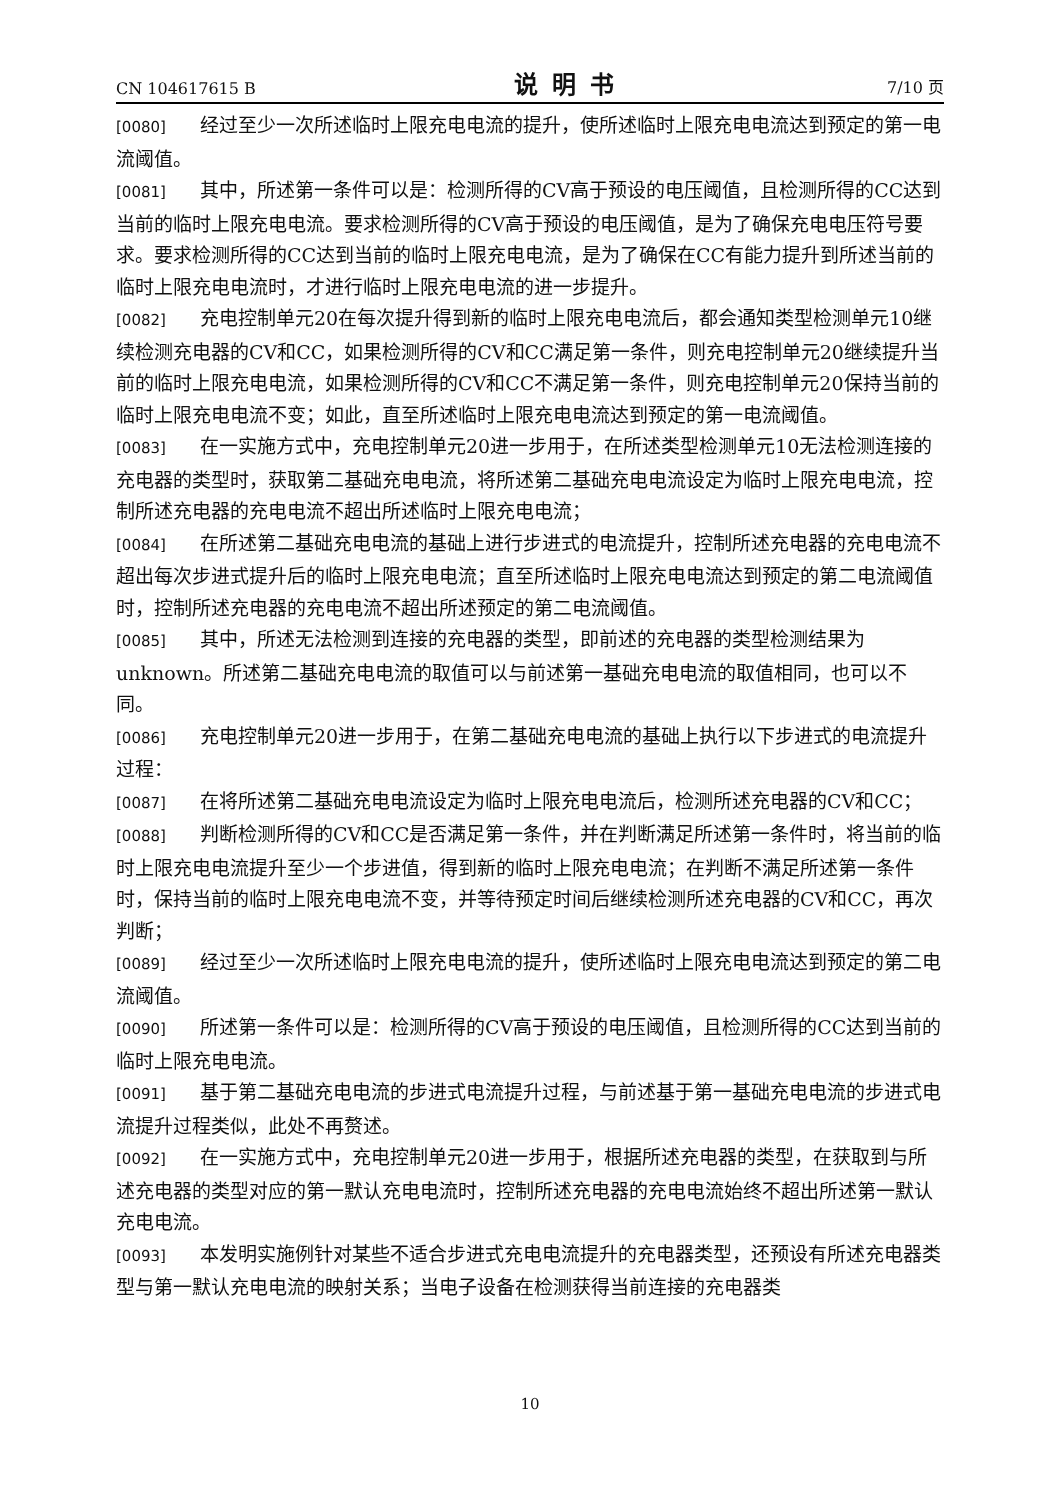CN 104617615 B 说明书 7/10 页
[0080] 经过至少一次所述临时上限充电电流的提升，使所述临时上限充电电流达到预定的第一电流阈值。
[0081] 其中，所述第一条件可以是：检测所得的CV高于预设的电压阈值，且检测所得的CC达到当前的临时上限充电电流。要求检测所得的CV高于预设的电压阈值，是为了确保充电电压符号要求。要求检测所得的CC达到当前的临时上限充电电流，是为了确保在CC有能力提升到所述当前的临时上限充电电流时，才进行临时上限充电电流的进一步提升。
[0082] 充电控制单元20在每次提升得到新的临时上限充电电流后，都会通知类型检测单元10继续检测充电器的CV和CC，如果检测所得的CV和CC满足第一条件，则充电控制单元20继续提升当前的临时上限充电电流，如果检测所得的CV和CC不满足第一条件，则充电控制单元20保持当前的临时上限充电电流不变；如此，直至所述临时上限充电电流达到预定的第一电流阈值。
[0083] 在一实施方式中，充电控制单元20进一步用于，在所述类型检测单元10无法检测连接的充电器的类型时，获取第二基础充电电流，将所述第二基础充电电流设定为临时上限充电电流，控制所述充电器的充电电流不超出所述临时上限充电电流；
[0084] 在所述第二基础充电电流的基础上进行步进式的电流提升，控制所述充电器的充电电流不超出每次步进式提升后的临时上限充电电流；直至所述临时上限充电电流达到预定的第二电流阈值时，控制所述充电器的充电电流不超出所述预定的第二电流阈值。
[0085] 其中，所述无法检测到连接的充电器的类型，即前述的充电器的类型检测结果为unknown。所述第二基础充电电流的取值可以与前述第一基础充电电流的取值相同，也可以不同。
[0086] 充电控制单元20进一步用于，在第二基础充电电流的基础上执行以下步进式的电流提升过程：
[0087] 在将所述第二基础充电电流设定为临时上限充电电流后，检测所述充电器的CV和CC；
[0088] 判断检测所得的CV和CC是否满足第一条件，并在判断满足所述第一条件时，将当前的临时上限充电电流提升至少一个步进值，得到新的临时上限充电电流；在判断不满足所述第一条件时，保持当前的临时上限充电电流不变，并等待预定时间后继续检测所述充电器的CV和CC，再次判断；
[0089] 经过至少一次所述临时上限充电电流的提升，使所述临时上限充电电流达到预定的第二电流阈值。
[0090] 所述第一条件可以是：检测所得的CV高于预设的电压阈值，且检测所得的CC达到当前的临时上限充电电流。
[0091] 基于第二基础充电电流的步进式电流提升过程，与前述基于第一基础充电电流的步进式电流提升过程类似，此处不再赘述。
[0092] 在一实施方式中，充电控制单元20进一步用于，根据所述充电器的类型，在获取到与所述充电器的类型对应的第一默认充电电流时，控制所述充电器的充电电流始终不超出所述第一默认充电电流。
[0093] 本发明实施例针对某些不适合步进式充电电流提升的充电器类型，还预设有所述充电器类型与第一默认充电电流的映射关系；当电子设备在检测获得当前连接的充电器类
10